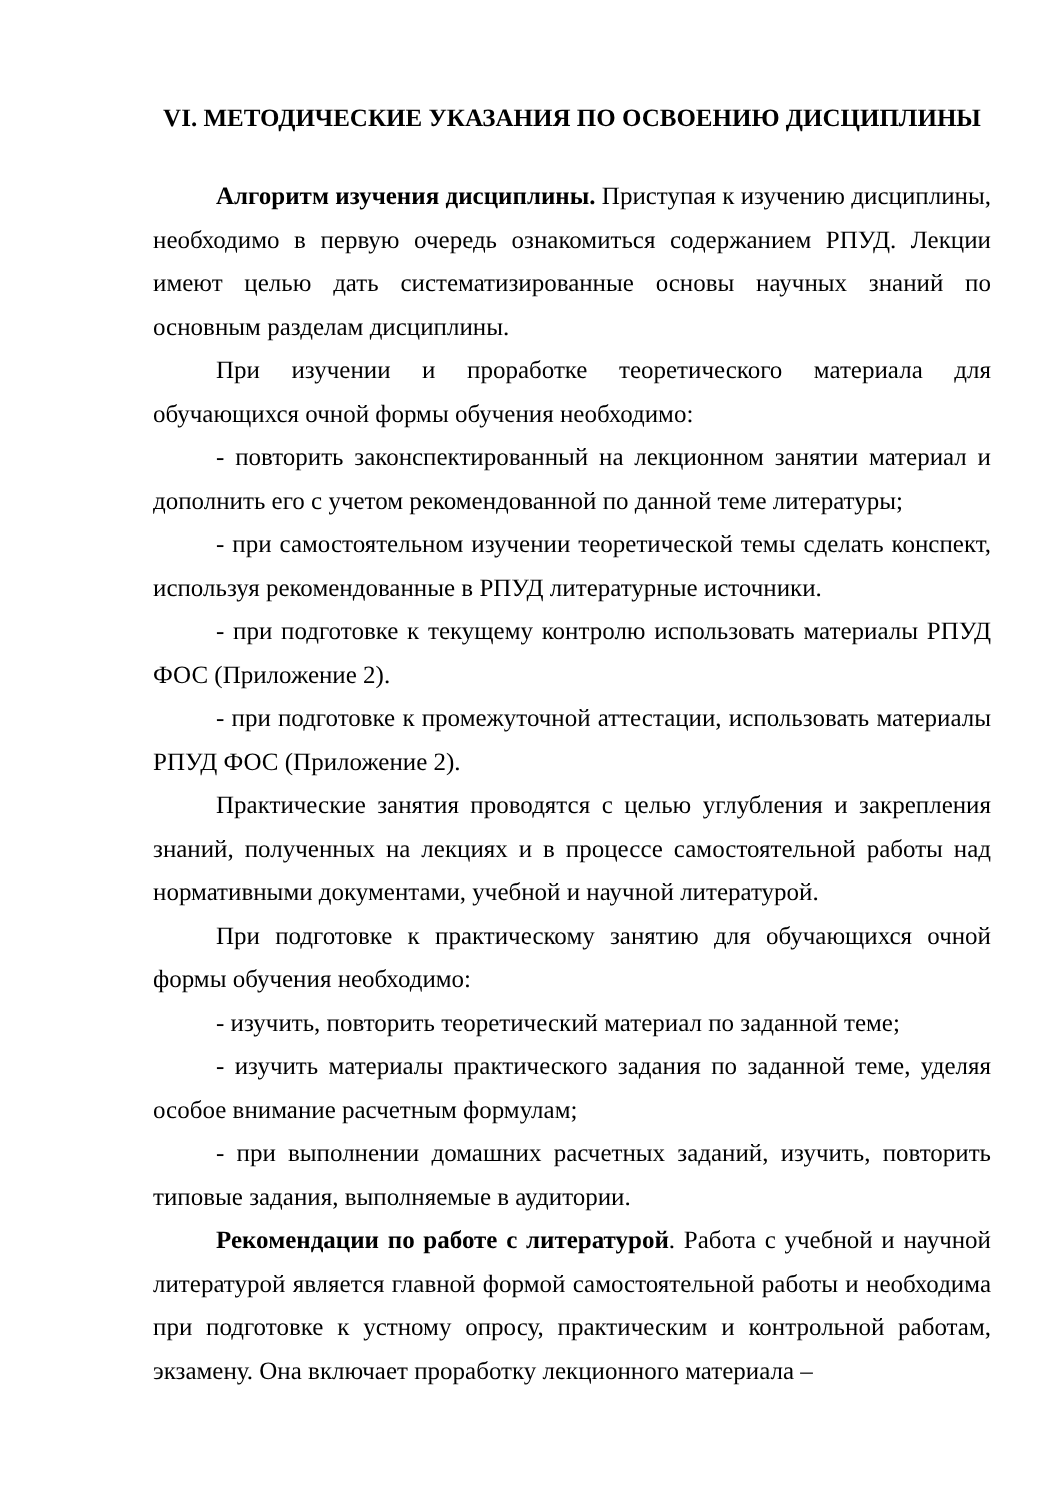VI. МЕТОДИЧЕСКИЕ УКАЗАНИЯ ПО ОСВОЕНИЮ ДИСЦИПЛИНЫ
Алгоритм изучения дисциплины. Приступая к изучению дисциплины, необходимо в первую очередь ознакомиться содержанием РПУД. Лекции имеют целью дать систематизированные основы научных знаний по основным разделам дисциплины.
При изучении и проработке теоретического материала для обучающихся очной формы обучения необходимо:
- повторить законспектированный на лекционном занятии материал и дополнить его с учетом рекомендованной по данной теме литературы;
- при самостоятельном изучении теоретической темы сделать конспект, используя рекомендованные в РПУД литературные источники.
- при подготовке к текущему контролю использовать материалы РПУД ФОС (Приложение 2).
- при подготовке к промежуточной аттестации, использовать материалы РПУД ФОС (Приложение 2).
Практические занятия проводятся с целью углубления и закрепления знаний, полученных на лекциях и в процессе самостоятельной работы над нормативными документами, учебной и научной литературой.
При подготовке к практическому занятию для обучающихся очной формы обучения необходимо:
- изучить, повторить теоретический материал по заданной теме;
- изучить материалы практического задания по заданной теме, уделяя особое внимание расчетным формулам;
- при выполнении домашних расчетных заданий, изучить, повторить типовые задания, выполняемые в аудитории.
Рекомендации по работе с литературой. Работа с учебной и научной литературой является главной формой самостоятельной работы и необходима при подготовке к устному опросу, практическим и контрольной работам, экзамену. Она включает проработку лекционного материала –